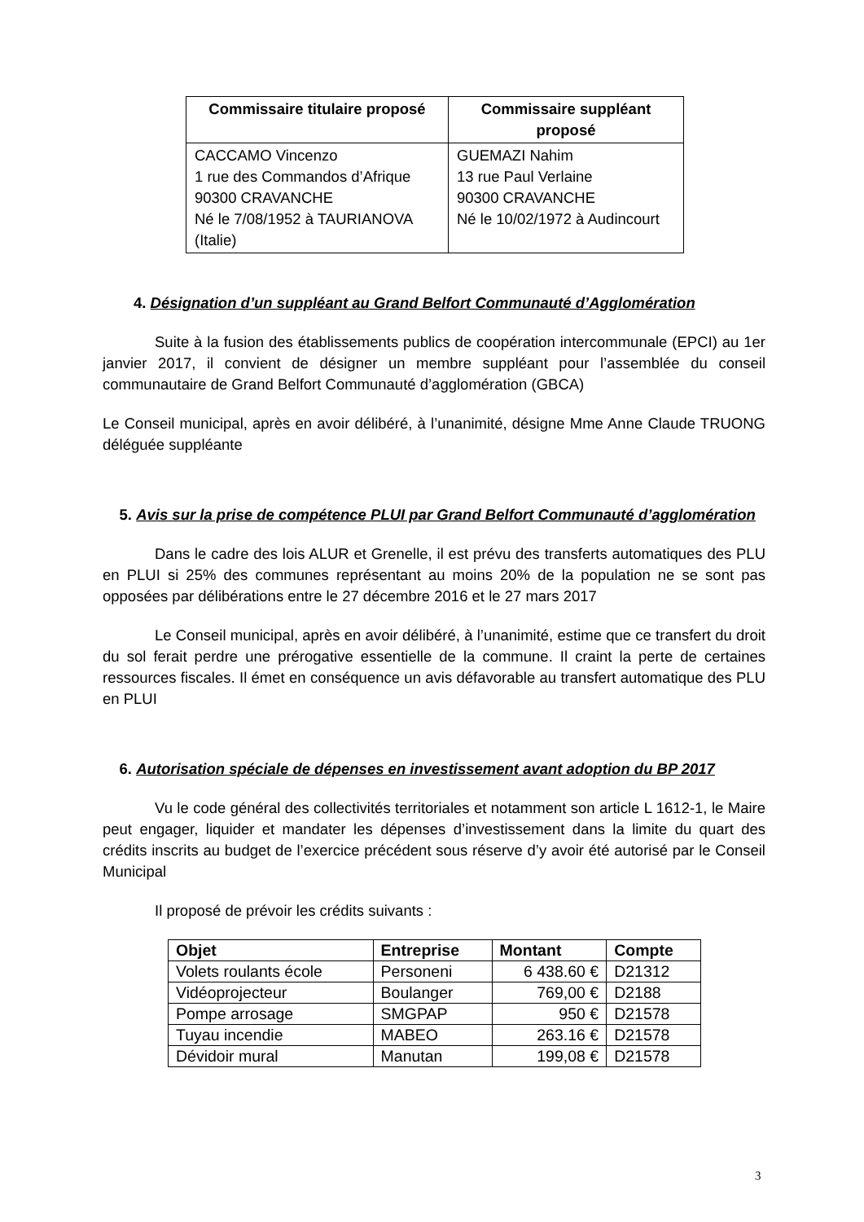| Commissaire titulaire proposé | Commissaire suppléant proposé |
| --- | --- |
| CACCAMO Vincenzo 1 rue des Commandos d’Afrique 90300 CRAVANCHE Né le 7/08/1952 à TAURIANOVA (Italie) | GUEMAZI Nahim 13 rue Paul Verlaine 90300 CRAVANCHE Né le 10/02/1972 à Audincourt |
4. Désignation d’un suppléant au Grand Belfort Communauté d’Agglomération
Suite à la fusion des établissements publics de coopération intercommunale (EPCI) au 1er janvier 2017, il convient de désigner un membre suppléant pour l’assemblée du conseil communautaire de Grand Belfort Communauté d’agglomération (GBCA)
Le Conseil municipal, après en avoir délibéré, à l’unanimité, désigne Mme Anne Claude TRUONG déléguée suppléante
5. Avis sur la prise de compétence PLUI par Grand Belfort Communauté d’agglomération
Dans le cadre des lois ALUR et Grenelle, il est prévu des transferts automatiques des PLU en PLUI si 25% des communes représentant au moins 20% de la population ne se sont pas opposées par délibérations entre le 27 décembre 2016 et le 27 mars 2017
Le Conseil municipal, après en avoir délibéré, à l’unanimité, estime que ce transfert du droit du sol ferait perdre une prérogative essentielle de la commune. Il craint la perte de certaines ressources fiscales. Il émet en conséquence un avis défavorable au transfert automatique des PLU en PLUI
6. Autorisation spéciale de dépenses en investissement avant adoption du BP 2017
Vu le code général des collectivités territoriales et notamment son article L 1612-1, le Maire peut engager, liquider et mandater les dépenses d’investissement dans la limite du quart des crédits inscrits au budget de l’exercice précédent sous réserve d’y avoir été autorisé par le Conseil Municipal
Il proposé de prévoir les crédits suivants :
| Objet | Entreprise | Montant | Compte |
| --- | --- | --- | --- |
| Volets roulants école | Personeni | 6 438.60 € | D21312 |
| Vidéoprojecteur | Boulanger | 769,00 € | D2188 |
| Pompe arrosage | SMGPAP | 950 € | D21578 |
| Tuyau incendie | MABEO | 263.16 € | D21578 |
| Dévidoir mural | Manutan | 199,08 € | D21578 |
3